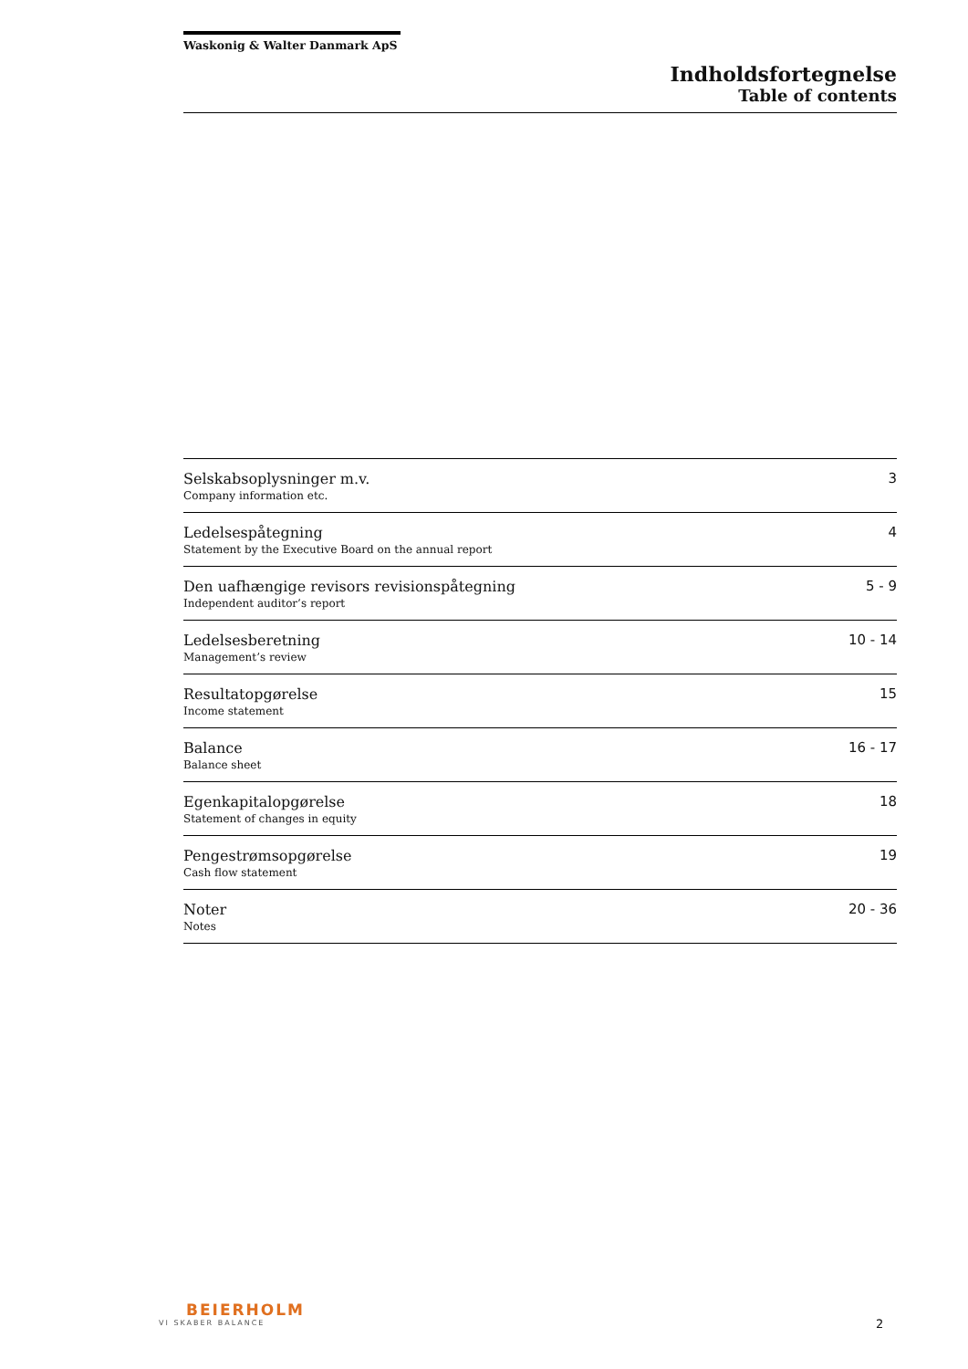Waskonig & Walter Danmark ApS
Indholdsfortegnelse
Table of contents
Selskabsoplysninger m.v.
Company information etc.
3
Ledelsespåtegning
Statement by the Executive Board on the annual report
4
Den uafhængige revisors revisionspåtegning
Independent auditor’s report
5 - 9
Ledelsesberetning
Management’s review
10 - 14
Resultatopgørelse
Income statement
15
Balance
Balance sheet
16 - 17
Egenkapitalopgørelse
Statement of changes in equity
18
Pengestrømsopgørelse
Cash flow statement
19
Noter
Notes
20 - 36
BEIERHOLM
VI SKABER BALANCE
2